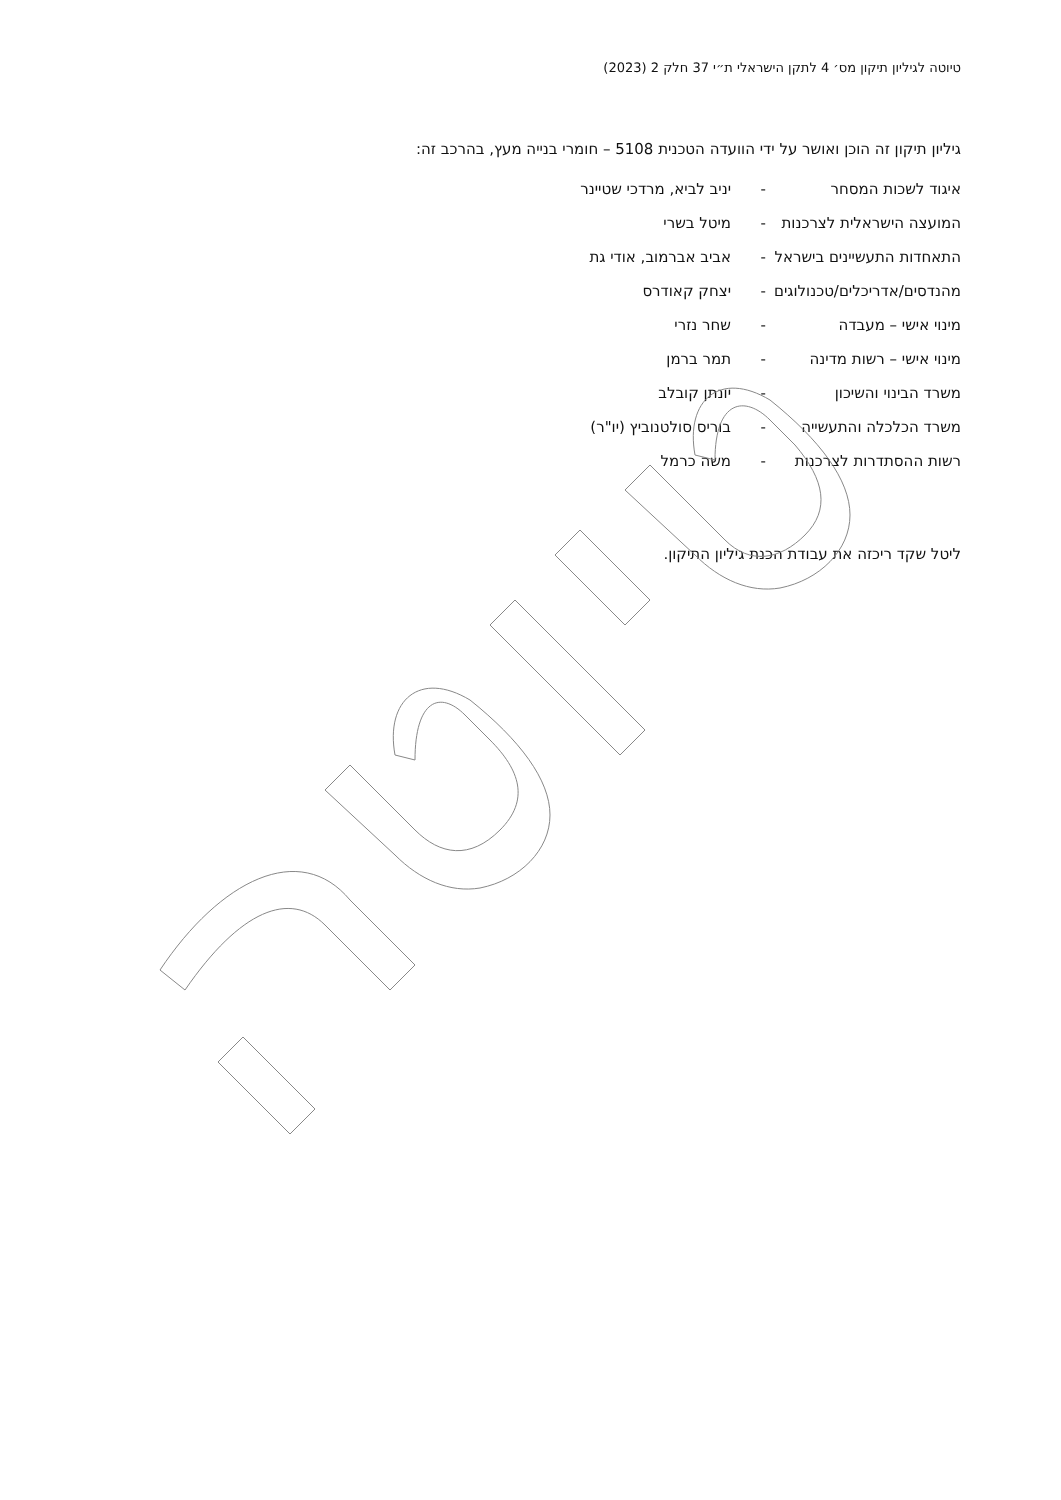טיוטה לגיליון תיקון מס׳ 4 לתקן הישראלי ת״י 37 חלק 2 (2023)
גיליון תיקון זה הוכן ואושר על ידי הוועדה הטכנית 5108 – חומרי בנייה מעץ, בהרכב זה:
| איגוד לשכות המסחר | - | יניב לביא, מרדכי שטיינר |
| המועצה הישראלית לצרכנות | - | מיטל בשרי |
| התאחדות התעשיינים בישראל | - | אביב אברמוב, אודי גת |
| מהנדסים/אדריכלים/טכנולוגים | - | יצחק קאודרס |
| מינוי אישי – מעבדה | - | שחר נזרי |
| מינוי אישי – רשות מדינה | - | תמר ברמן |
| משרד הבינוי והשיכון | - | יונתן קובלב |
| משרד הכלכלה והתעשייה | - | בוריס סולטנוביץ (יו"ר) |
| רשות ההסתדרות לצרכנות | - | משה כרמל |
ליטל שקד ריכזה את עבודת הכנת גיליון התיקון.